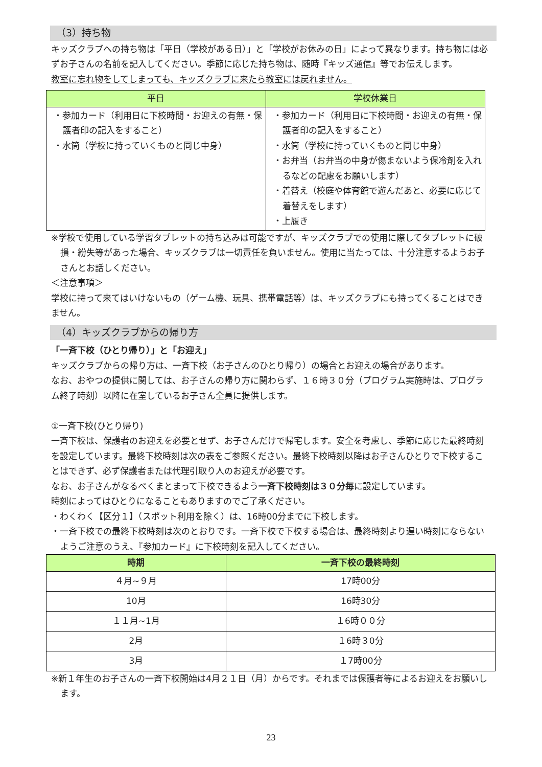（3）持ち物
キッズクラブへの持ち物は「平日（学校がある日）」と「学校がお休みの日」によって異なります。持ち物には必ずお子さんの名前を記入してください。季節に応じた持ち物は、随時『キッズ通信』等でお伝えします。
教室に忘れ物をしてしまっても、キッズクラブに来たら教室には戻れません。
| 平日 | 学校休業日 |
| --- | --- |
| ・参加カード（利用日に下校時間・お迎えの有無・保護者印の記入をすること） ・水筒（学校に持っていくものと同じ中身） | ・参加カード（利用日に下校時間・お迎えの有無・保護者印の記入をすること） ・水筒（学校に持っていくものと同じ中身） ・お弁当（お弁当の中身が傷まないよう保冷剤を入れるなどの配慮をお願いします） ・着替え（校庭や体育館で遊んだあと、必要に応じて着替えをします） ・上履き |
※学校で使用している学習タブレットの持ち込みは可能ですが、キッズクラブでの使用に際してタブレットに破損・紛失等があった場合、キッズクラブは一切責任を負いません。使用に当たっては、十分注意するようお子さんとお話しください。
＜注意事項＞
学校に持って来てはいけないもの（ゲーム機、玩具、携帯電話等）は、キッズクラブにも持ってくることはできません。
（4）キッズクラブからの帰り方
「一斉下校（ひとり帰り）」と「お迎え」
キッズクラブからの帰り方は、一斉下校（お子さんのひとり帰り）の場合とお迎えの場合があります。
なお、おやつの提供に関しては、お子さんの帰り方に関わらず、１６時３０分（プログラム実施時は、プログラム終了時刻）以降に在室しているお子さん全員に提供します。
①一斉下校(ひとり帰り)
一斉下校は、保護者のお迎えを必要とせず、お子さんだけで帰宅します。安全を考慮し、季節に応じた最終時刻を設定しています。最終下校時刻は次の表をご参照ください。最終下校時刻以降はお子さんひとりで下校することはできず、必ず保護者または代理引取り人のお迎えが必要です。
なお、お子さんがなるべくまとまって下校できるよう一斉下校時刻は３０分毎に設定しています。
時刻によってはひとりになることもありますのでご了承ください。
・わくわく【区分１】（スポット利用を除く）は、16時00分までに下校します。
・一斉下校での最終下校時刻は次のとおりです。一斉下校で下校する場合は、最終時刻より遅い時刻にならないようご注意のうえ、『参加カード』に下校時刻を記入してください。
| 時期 | 一斉下校の最終時刻 |
| --- | --- |
| ４月~９月 | 17時00分 |
| 10月 | 16時30分 |
| １１月~1月 | １6時００分 |
| 2月 | １6時３0分 |
| 3月 | １7時00分 |
※新１年生のお子さんの一斉下校開始は4月２１日（月）からです。それまでは保護者等によるお迎えをお願いします。
23